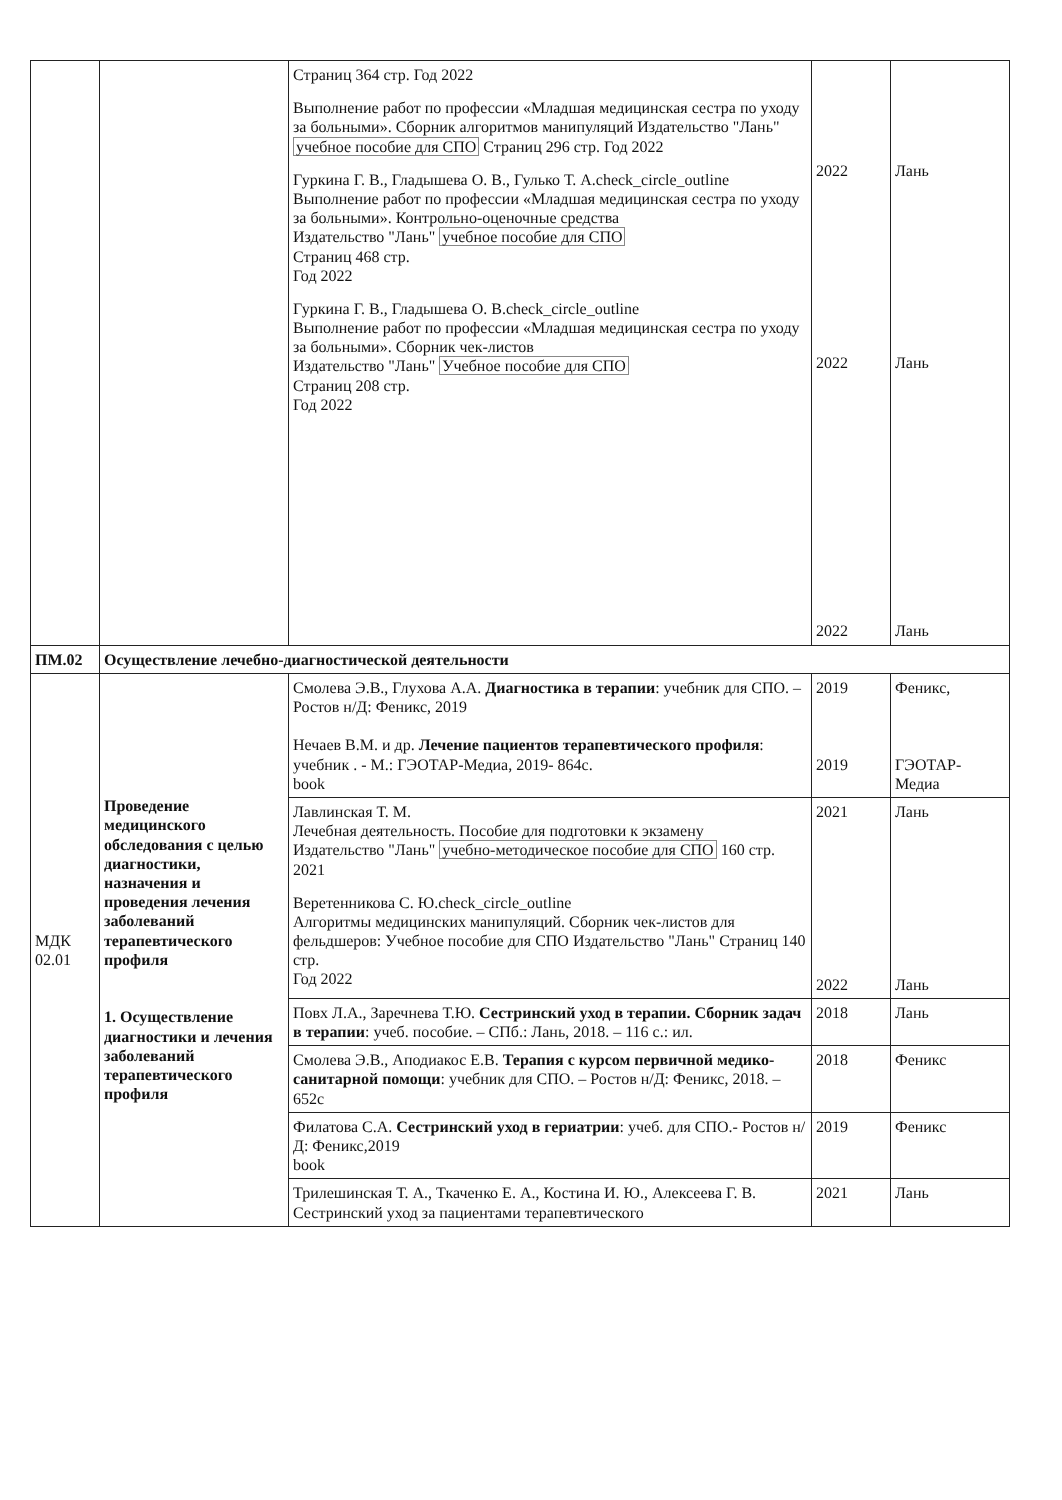| | | Страниц 364 стр. Год 2022 Выполнение работ по профессии «Младшая медицинская сестра по уходу за больными». Сборник алгоритмов манипуляций Издательство "Лань" учебное пособие для СПО Страниц 296 стр. Год 2022 Гуркина Г. В., Гладышева О. В., Гулько Т. А.check_circle_outline Выполнение работ по профессии «Младшая медицинская сестра по уходу за больными». Контрольно-оценочные средства Издательство "Лань" учебное пособие для СПО Страниц 468 стр. Год 2022 Гуркина Г. В., Гладышева О. В.check_circle_outline Выполнение работ по профессии «Младшая медицинская сестра по уходу за больными». Сборник чек-листов Издательство "Лань" Учебное пособие для СПО Страниц 208 стр. Год 2022 | 2022 2022 2022 | Лань Лань Лань |
| ПМ.02 | Осуществление лечебно-диагностической деятельности | | | |
| МДК 02.01 | Проведение медицинского обследования с целью диагностики, назначения и проведения лечения заболеваний терапевтического профиля 1. Осуществление диагностики и лечения заболеваний терапевтического профиля | Смолева Э.В., Глухова А.А. Диагностика в терапии : учебник для СПО. – Ростов н/Д: Феникс, 2019 Нечаев В.М. и др. Лечение пациентов терапевтического профиля : учебник . - М.: ГЭОТАР-Медиа, 2019- 864с. book | 2019 2019 | Феникс, ГЭОТАР-Медиа |
| | | Лавлинская Т. М. Лечебная деятельность. Пособие для подготовки к экзамену Издательство "Лань" учебно-методическое пособие для СПО 160 стр. 2021 Веретенникова С. Ю.check_circle_outline Алгоритмы медицинских манипуляций. Сборник чек-листов для фельдшеров: Учебное пособие для СПО Издательство "Лань" Страниц 140 стр. Год 2022 | 2021 2022 | Лань Лань |
| | | Повх Л.А., Заречнева Т.Ю. Сестринский уход в терапии. Сборник задач в терапии : учеб. пособие. – СПб.: Лань, 2018. – 116 с.: ил. | 2018 | Лань |
| | | Смолева Э.В., Аподиакос Е.В. Терапия с курсом первичной медико-санитарной помощи : учебник для СПО. – Ростов н/Д: Феникс, 2018. – 652с | 2018 | Феникс |
| | | Филатова С.А. Сестринский уход в гериатрии : учеб. для СПО.- Ростов н/Д: Феникс,2019 book | 2019 | Феникс |
| | | Трилешинская Т. А., Ткаченко Е. А., Костина И. Ю., Алексеева Г. В. Сестринский уход за пациентами терапевтического | 2021 | Лань |